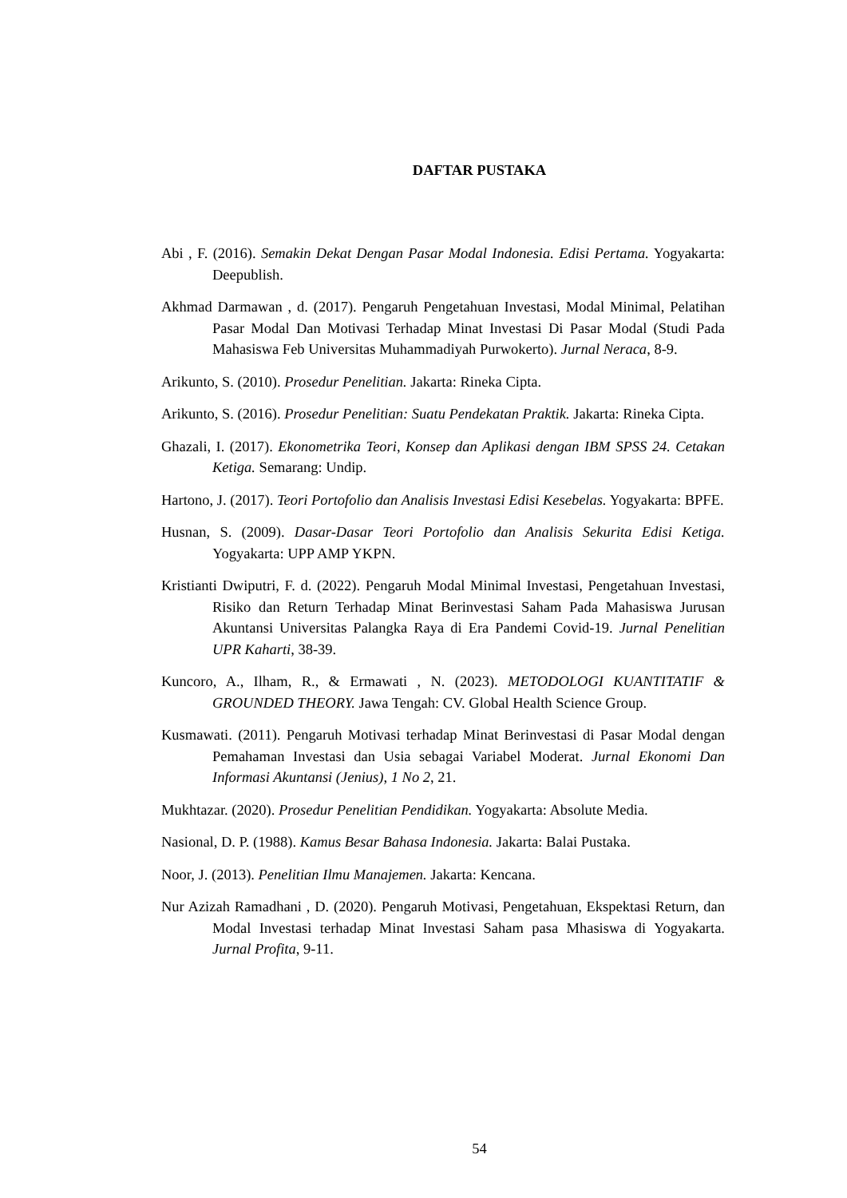DAFTAR PUSTAKA
Abi , F. (2016). Semakin Dekat Dengan Pasar Modal Indonesia. Edisi Pertama. Yogyakarta: Deepublish.
Akhmad Darmawan , d. (2017). Pengaruh Pengetahuan Investasi, Modal Minimal, Pelatihan Pasar Modal Dan Motivasi Terhadap Minat Investasi Di Pasar Modal (Studi Pada Mahasiswa Feb Universitas Muhammadiyah Purwokerto). Jurnal Neraca, 8-9.
Arikunto, S. (2010). Prosedur Penelitian. Jakarta: Rineka Cipta.
Arikunto, S. (2016). Prosedur Penelitian: Suatu Pendekatan Praktik. Jakarta: Rineka Cipta.
Ghazali, I. (2017). Ekonometrika Teori, Konsep dan Aplikasi dengan IBM SPSS 24. Cetakan Ketiga. Semarang: Undip.
Hartono, J. (2017). Teori Portofolio dan Analisis Investasi Edisi Kesebelas. Yogyakarta: BPFE.
Husnan, S. (2009). Dasar-Dasar Teori Portofolio dan Analisis Sekurita Edisi Ketiga. Yogyakarta: UPP AMP YKPN.
Kristianti Dwiputri, F. d. (2022). Pengaruh Modal Minimal Investasi, Pengetahuan Investasi, Risiko dan Return Terhadap Minat Berinvestasi Saham Pada Mahasiswa Jurusan Akuntansi Universitas Palangka Raya di Era Pandemi Covid-19. Jurnal Penelitian UPR Kaharti, 38-39.
Kuncoro, A., Ilham, R., & Ermawati , N. (2023). METODOLOGI KUANTITATIF & GROUNDED THEORY. Jawa Tengah: CV. Global Health Science Group.
Kusmawati. (2011). Pengaruh Motivasi terhadap Minat Berinvestasi di Pasar Modal dengan Pemahaman Investasi dan Usia sebagai Variabel Moderat. Jurnal Ekonomi Dan Informasi Akuntansi (Jenius), 1 No 2, 21.
Mukhtazar. (2020). Prosedur Penelitian Pendidikan. Yogyakarta: Absolute Media.
Nasional, D. P. (1988). Kamus Besar Bahasa Indonesia. Jakarta: Balai Pustaka.
Noor, J. (2013). Penelitian Ilmu Manajemen. Jakarta: Kencana.
Nur Azizah Ramadhani , D. (2020). Pengaruh Motivasi, Pengetahuan, Ekspektasi Return, dan Modal Investasi terhadap Minat Investasi Saham pasa Mhasiswa di Yogyakarta. Jurnal Profita, 9-11.
54